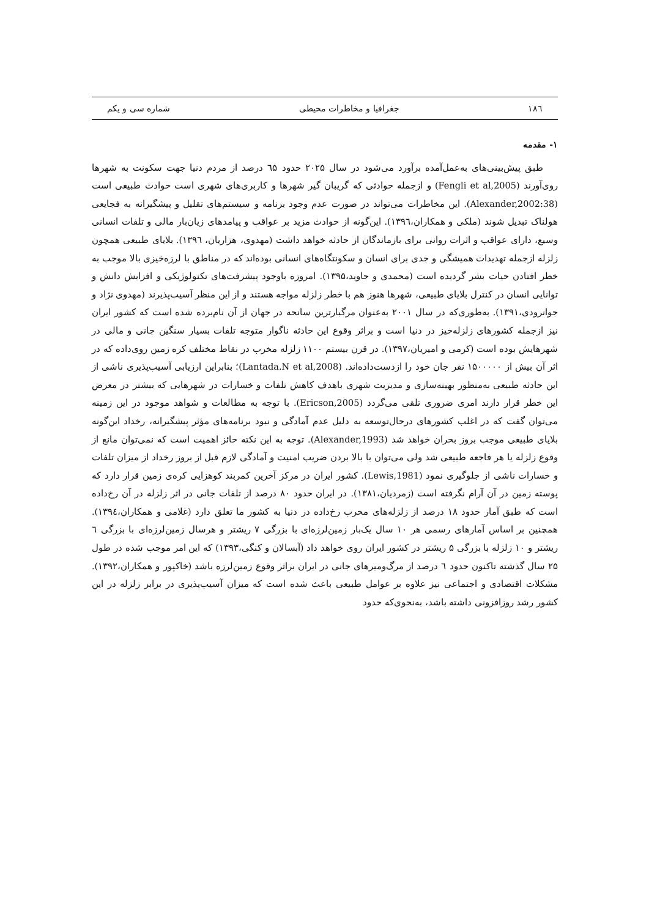۱۸٦ جغرافیا و مخاطرات محیطی شماره سی و یکم
۱- مقدمه
طبق پیش‌بینی‌های به‌عمل‌آمده برآورد می‌شود در سال ۲۰۲۵ حدود ٦۵ درصد از مردم دنیا جهت سکونت به شهرها روی‌آورند (Fengli et al,2005) و ازجمله حوادثی که گریبان گیر شهرها و کاربری‌های شهری است حوادث طبیعی است (Alexander,2002:38). این مخاطرات می‌تواند در صورت عدم وجود برنامه و سیستم‌های تقلیل و پیشگیرانه به فجایعی هولناک تبدیل شوند (ملکی و همکاران،۱۳۹٦). این‌گونه از حوادث مزید بر عواقب و پیامدهای زیان‌بار مالی و تلفات انسانی وسیع، دارای عواقب و اثرات روانی برای بازماندگان از حادثه خواهد داشت (مهدوی، هزاریان، ۱۳۹٦). بلایای طبیعی همچون زلزله ازجمله تهدیدات همیشگی و جدی برای انسان و سکونتگاه‌های انسانی بوده‌اند که در مناطق با لرزه‌خیزی بالا موجب به خطر افتادن حیات بشر گردیده است (محمدی و جاوید،۱۳۹۵). امروزه باوجود پیشرفت‌های تکنولوژیکی و افزایش دانش و توانایی انسان در کنترل بلایای طبیعی، شهرها هنوز هم با خطر زلزله مواجه هستند و از این منظر آسیب‌پذیرند (مهدوی نژاد و جوانرودی،۱۳۹۱). به‌طوری‌که در سال ۲۰۰۱ به‌عنوان مرگبارترین سانحه در جهان از آن نام‌برده شده است که کشور ایران نیز ازجمله کشورهای زلزله‌خیز در دنیا است و براثر وقوع این حادثه ناگوار متوجه تلفات بسیار سنگین جانی و مالی در شهرهایش بوده است (کرمی و امیریان،۱۳۹۷). در قرن بیستم ۱۱۰۰ زلزله مخرب در نقاط مختلف کره زمین روی‌داده که در اثر آن بیش از ۱۵۰۰۰۰۰ نفر جان خود را ازدست‌داده‌اند. (Lantada.N et al,2008)؛ بنابراین ارزیابی آسیب‌پذیری ناشی از این حادثه طبیعی به‌منظور بهینه‌سازی و مدیریت شهری باهدف کاهش تلفات و خسارات در شهرهایی که بیشتر در معرض این خطر قرار دارند امری ضروری تلقی می‌گردد (Ericson,2005). با توجه به مطالعات و شواهد موجود در این زمینه می‌توان گفت که در اغلب کشورهای درحال‌توسعه به دلیل عدم آمادگی و نبود برنامه‌های مؤثر پیشگیرانه، رخداد این‌گونه بلایای طبیعی موجب بروز بحران خواهد شد (Alexander,1993). توجه به این نکته حائز اهمیت است که نمی‌توان مانع از وقوع زلزله یا هر فاجعه طبیعی شد ولی می‌توان با بالا بردن ضریب امنیت و آمادگی لازم قبل از بروز رخداد از میزان تلفات و خسارات ناشی از جلوگیری نمود (Lewis,1981). کشور ایران در مرکز آخرین کمربند کوهزایی کره‌ی زمین قرار دارد که پوسته زمین در آن آرام نگرفته است (زمردیان،۱۳۸۱). در ایران حدود ۸۰ درصد از تلفات جانی در اثر زلزله در آن رخ‌داده است که طبق آمار حدود ۱۸ درصد از زلزله‌های مخرب رخ‌داده در دنیا به کشور ما تعلق دارد (غلامی و همکاران،۱۳۹٤). همچنین بر اساس آمارهای رسمی هر ۱۰ سال یک‌بار زمین‌لرزه‌ای با بزرگی ۷ ریشتر و هرسال زمین‌لرزه‌ای با بزرگی ٦ ریشتر و ۱۰ زلزله با بزرگی ۵ ریشتر در کشور ایران روی خواهد داد (آبسالان و کنگی،۱۳۹۳) که این امر موجب شده در طول ۲۵ سال گذشته تاکنون حدود ٦ درصد از مرگ‌ومیرهای جانی در ایران براثر وقوع زمین‌لرزه باشد (خاکپور و همکاران،۱۳۹۲). مشکلات اقتصادی و اجتماعی نیز علاوه بر عوامل طبیعی باعث شده است که میزان آسیب‌پذیری در برابر زلزله در این کشور رشد روزافزونی داشته باشد، به‌نحوی‌که حدود